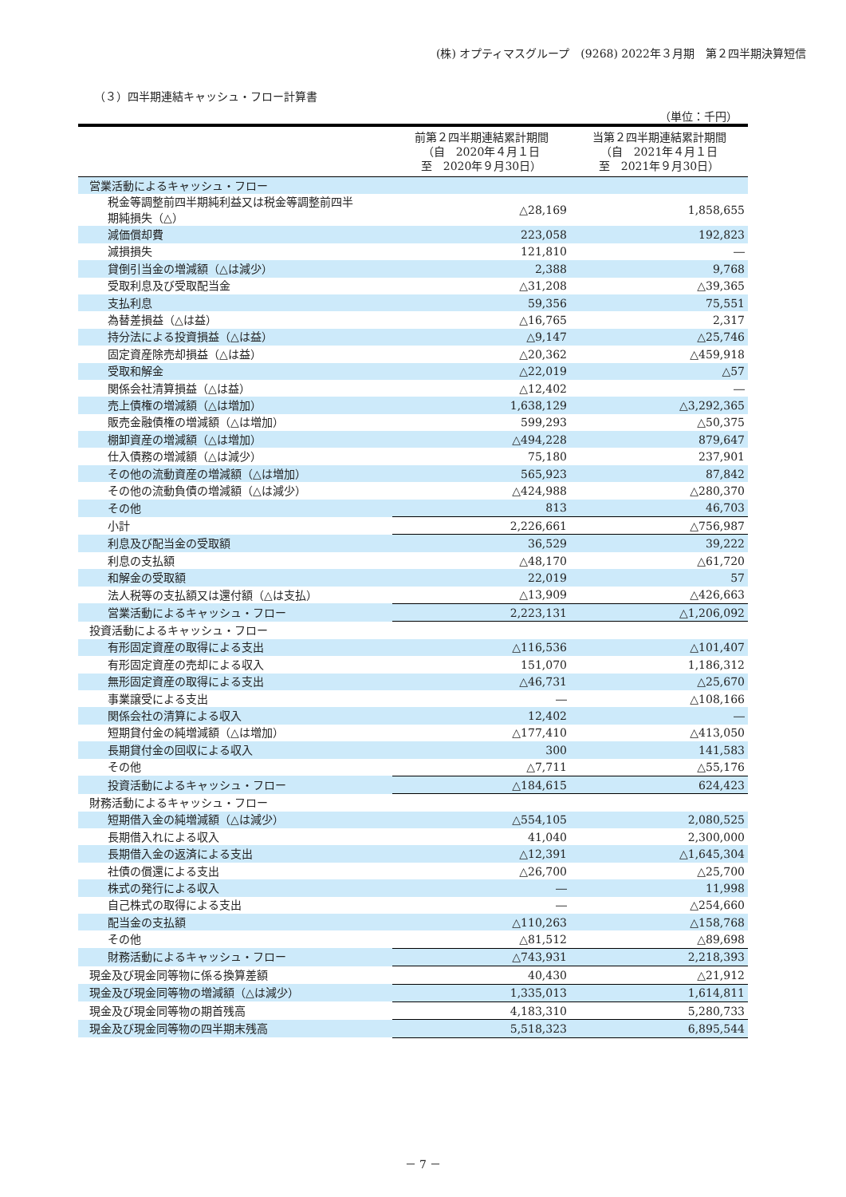(株) オプティマスグループ　(9268) 2022年３月期　第２四半期決算短信
（３）四半期連結キャッシュ・フロー計算書
（単位：千円）
| | 前第２四半期連結累計期間 （自 2020年４月１日 至 2020年９月30日） | 当第２四半期連結累計期間 （自 2021年４月１日 至 2021年９月30日） |
| --- | --- | --- |
| 営業活動によるキャッシュ・フロー | | |
| 税金等調整前四半期純利益又は税金等調整前四半 期純損失（△） | △28,169 | 1,858,655 |
| 減価償却費 | 223,058 | 192,823 |
| 減損損失 | 121,810 | ― |
| 貸倒引当金の増減額（△は減少） | 2,388 | 9,768 |
| 受取利息及び受取配当金 | △31,208 | △39,365 |
| 支払利息 | 59,356 | 75,551 |
| 為替差損益（△は益） | △16,765 | 2,317 |
| 持分法による投資損益（△は益） | △9,147 | △25,746 |
| 固定資産除売却損益（△は益） | △20,362 | △459,918 |
| 受取和解金 | △22,019 | △57 |
| 関係会社清算損益（△は益） | △12,402 | ― |
| 売上債権の増減額（△は増加） | 1,638,129 | △3,292,365 |
| 販売金融債権の増減額（△は増加） | 599,293 | △50,375 |
| 棚卸資産の増減額（△は増加） | △494,228 | 879,647 |
| 仕入債務の増減額（△は減少） | 75,180 | 237,901 |
| その他の流動資産の増減額（△は増加） | 565,923 | 87,842 |
| その他の流動負債の増減額（△は減少） | △424,988 | △280,370 |
| その他 | 813 | 46,703 |
| 小計 | 2,226,661 | △756,987 |
| 利息及び配当金の受取額 | 36,529 | 39,222 |
| 利息の支払額 | △48,170 | △61,720 |
| 和解金の受取額 | 22,019 | 57 |
| 法人税等の支払額又は還付額（△は支払） | △13,909 | △426,663 |
| 営業活動によるキャッシュ・フロー | 2,223,131 | △1,206,092 |
| 投資活動によるキャッシュ・フロー | | |
| 有形固定資産の取得による支出 | △116,536 | △101,407 |
| 有形固定資産の売却による収入 | 151,070 | 1,186,312 |
| 無形固定資産の取得による支出 | △46,731 | △25,670 |
| 事業譲受による支出 | ― | △108,166 |
| 関係会社の清算による収入 | 12,402 | ― |
| 短期貸付金の純増減額（△は増加） | △177,410 | △413,050 |
| 長期貸付金の回収による収入 | 300 | 141,583 |
| その他 | △7,711 | △55,176 |
| 投資活動によるキャッシュ・フロー | △184,615 | 624,423 |
| 財務活動によるキャッシュ・フロー | | |
| 短期借入金の純増減額（△は減少） | △554,105 | 2,080,525 |
| 長期借入れによる収入 | 41,040 | 2,300,000 |
| 長期借入金の返済による支出 | △12,391 | △1,645,304 |
| 社債の償還による支出 | △26,700 | △25,700 |
| 株式の発行による収入 | ― | 11,998 |
| 自己株式の取得による支出 | ― | △254,660 |
| 配当金の支払額 | △110,263 | △158,768 |
| その他 | △81,512 | △89,698 |
| 財務活動によるキャッシュ・フロー | △743,931 | 2,218,393 |
| 現金及び現金同等物に係る換算差額 | 40,430 | △21,912 |
| 現金及び現金同等物の増減額（△は減少） | 1,335,013 | 1,614,811 |
| 現金及び現金同等物の期首残高 | 4,183,310 | 5,280,733 |
| 現金及び現金同等物の四半期末残高 | 5,518,323 | 6,895,544 |
－ 7 －